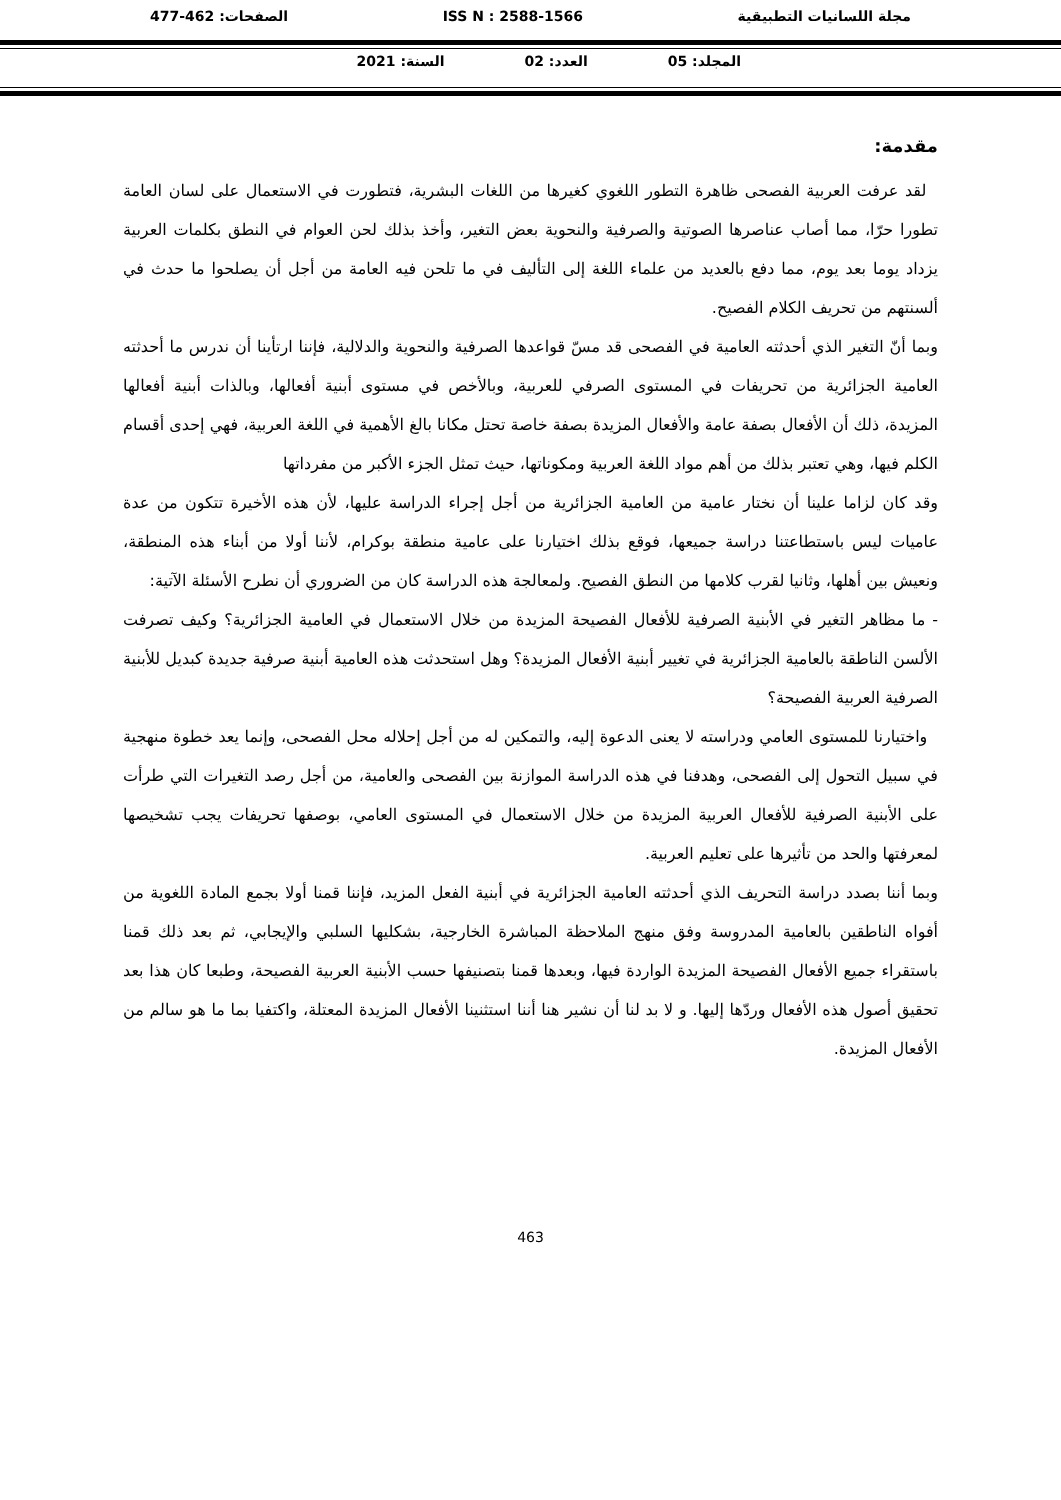مجلة اللسانيات التطبيقية ISS N : 2588-1566 الصفحات: 462-477
المجلد: 05 العدد: 02 السنة: 2021
مقدمة:
لقد عرفت العربية الفصحى ظاهرة التطور اللغوي كغيرها من اللغات البشرية، فتطورت في الاستعمال على لسان العامة تطورا حرّا، مما أصاب عناصرها الصوتية والصرفية والنحوية بعض التغير، وأخذ بذلك لحن العوام في النطق بكلمات العربية يزداد يوما بعد يوم، مما دفع بالعديد من علماء اللغة إلى التأليف في ما تلحن فيه العامة من أجل أن يصلحوا ما حدث في ألسنتهم من تحريف الكلام الفصيح.
وبما أنّ التغير الذي أحدثته العامية في الفصحى قد مسّ قواعدها الصرفية والنحوية والدلالية، فإننا ارتأينا أن ندرس ما أحدثته العامية الجزائرية من تحريفات في المستوى الصرفي للعربية، وبالأخص في مستوى أبنية أفعالها، وبالذات أبنية أفعالها المزيدة، ذلك أن الأفعال بصفة عامة والأفعال المزيدة بصفة خاصة تحتل مكانا بالغ الأهمية في اللغة العربية، فهي إحدى أقسام الكلم فيها، وهي تعتبر بذلك من أهم مواد اللغة العربية ومكوناتها، حيث تمثل الجزء الأكبر من مفرداتها
وقد كان لزاما علينا أن نختار عامية من العامية الجزائرية من أجل إجراء الدراسة عليها، لأن هذه الأخيرة تتكون من عدة عاميات ليس باستطاعتنا دراسة جميعها، فوقع بذلك اختيارنا على عامية منطقة بوكرام، لأننا أولا من أبناء هذه المنطقة، ونعيش بين أهلها، وثانيا لقرب كلامها من النطق الفصيح. ولمعالجة هذه الدراسة كان من الضروري أن نطرح الأسئلة الآتية:
- ما مظاهر التغير في الأبنية الصرفية للأفعال الفصيحة المزيدة من خلال الاستعمال في العامية الجزائرية؟ وكيف تصرفت الألسن الناطقة بالعامية الجزائرية في تغيير أبنية الأفعال المزيدة؟ وهل استحدثت هذه العامية أبنية صرفية جديدة كبديل للأبنية الصرفية العربية الفصيحة؟
واختيارنا للمستوى العامي ودراسته لا يعنى الدعوة إليه، والتمكين له من أجل إحلاله محل الفصحى، وإنما يعد خطوة منهجية في سبيل التحول إلى الفصحى، وهدفنا في هذه الدراسة الموازنة بين الفصحى والعامية، من أجل رصد التغيرات التي طرأت على الأبنية الصرفية للأفعال العربية المزيدة من خلال الاستعمال في المستوى العامي، بوصفها تحريفات يجب تشخيصها لمعرفتها والحد من تأثيرها على تعليم العربية.
وبما أننا بصدد دراسة التحريف الذي أحدثته العامية الجزائرية في أبنية الفعل المزيد، فإننا قمنا أولا بجمع المادة اللغوية من أفواه الناطقين بالعامية المدروسة وفق منهج الملاحظة المباشرة الخارجية، بشكليها السلبي والإيجابي، ثم بعد ذلك قمنا باستقراء جميع الأفعال الفصيحة المزيدة الواردة فيها، وبعدها قمنا بتصنيفها حسب الأبنية العربية الفصيحة، وطبعا كان هذا بعد تحقيق أصول هذه الأفعال وردّها إليها. و لا بد لنا أن نشير هنا أننا استثنينا الأفعال المزيدة المعتلة، واكتفيا بما ما هو سالم من الأفعال المزيدة.
463